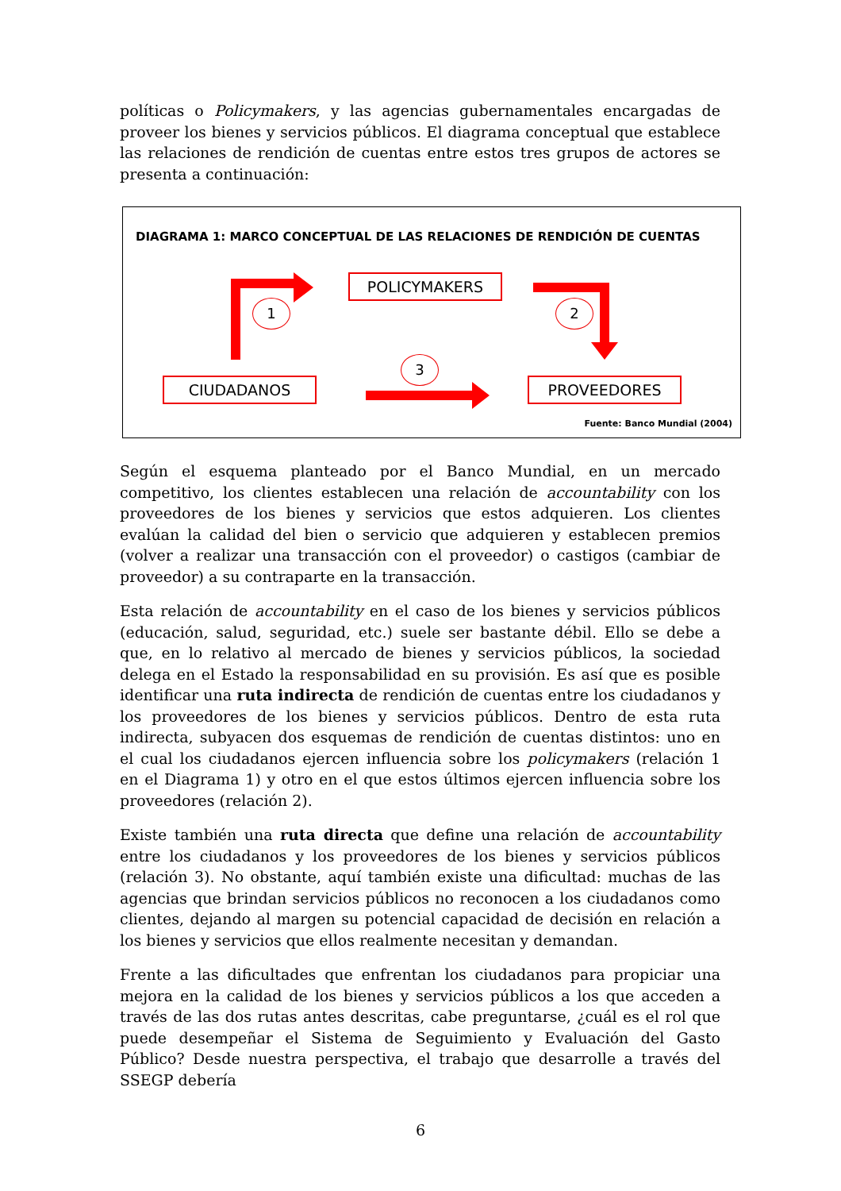políticas o Policymakers, y las agencias gubernamentales encargadas de proveer los bienes y servicios públicos. El diagrama conceptual que establece las relaciones de rendición de cuentas entre estos tres grupos de actores se presenta a continuación:
DIAGRAMA 1: MARCO CONCEPTUAL DE LAS RELACIONES DE RENDICIÓN DE CUENTAS
POLICYMAKERS
CIUDADANOS PROVEEDORES
1 2
3
Fuente: Banco Mundial (2004)
Según el esquema planteado por el Banco Mundial, en un mercado competitivo, los clientes establecen una relación de accountability con los proveedores de los bienes y servicios que estos adquieren. Los clientes evalúan la calidad del bien o servicio que adquieren y establecen premios (volver a realizar una transacción con el proveedor) o castigos (cambiar de proveedor) a su contraparte en la transacción.
Esta relación de accountability en el caso de los bienes y servicios públicos (educación, salud, seguridad, etc.) suele ser bastante débil. Ello se debe a que, en lo relativo al mercado de bienes y servicios públicos, la sociedad delega en el Estado la responsabilidad en su provisión. Es así que es posible identificar una ruta indirecta de rendición de cuentas entre los ciudadanos y los proveedores de los bienes y servicios públicos. Dentro de esta ruta indirecta, subyacen dos esquemas de rendición de cuentas distintos: uno en el cual los ciudadanos ejercen influencia sobre los policymakers (relación 1 en el Diagrama 1) y otro en el que estos últimos ejercen influencia sobre los proveedores (relación 2).
Existe también una ruta directa que define una relación de accountability entre los ciudadanos y los proveedores de los bienes y servicios públicos (relación 3). No obstante, aquí también existe una dificultad: muchas de las agencias que brindan servicios públicos no reconocen a los ciudadanos como clientes, dejando al margen su potencial capacidad de decisión en relación a los bienes y servicios que ellos realmente necesitan y demandan.
Frente a las dificultades que enfrentan los ciudadanos para propiciar una mejora en la calidad de los bienes y servicios públicos a los que acceden a través de las dos rutas antes descritas, cabe preguntarse, ¿cuál es el rol que puede desempeñar el Sistema de Seguimiento y Evaluación del Gasto Público? Desde nuestra perspectiva, el trabajo que desarrolle a través del SSEGP debería
6